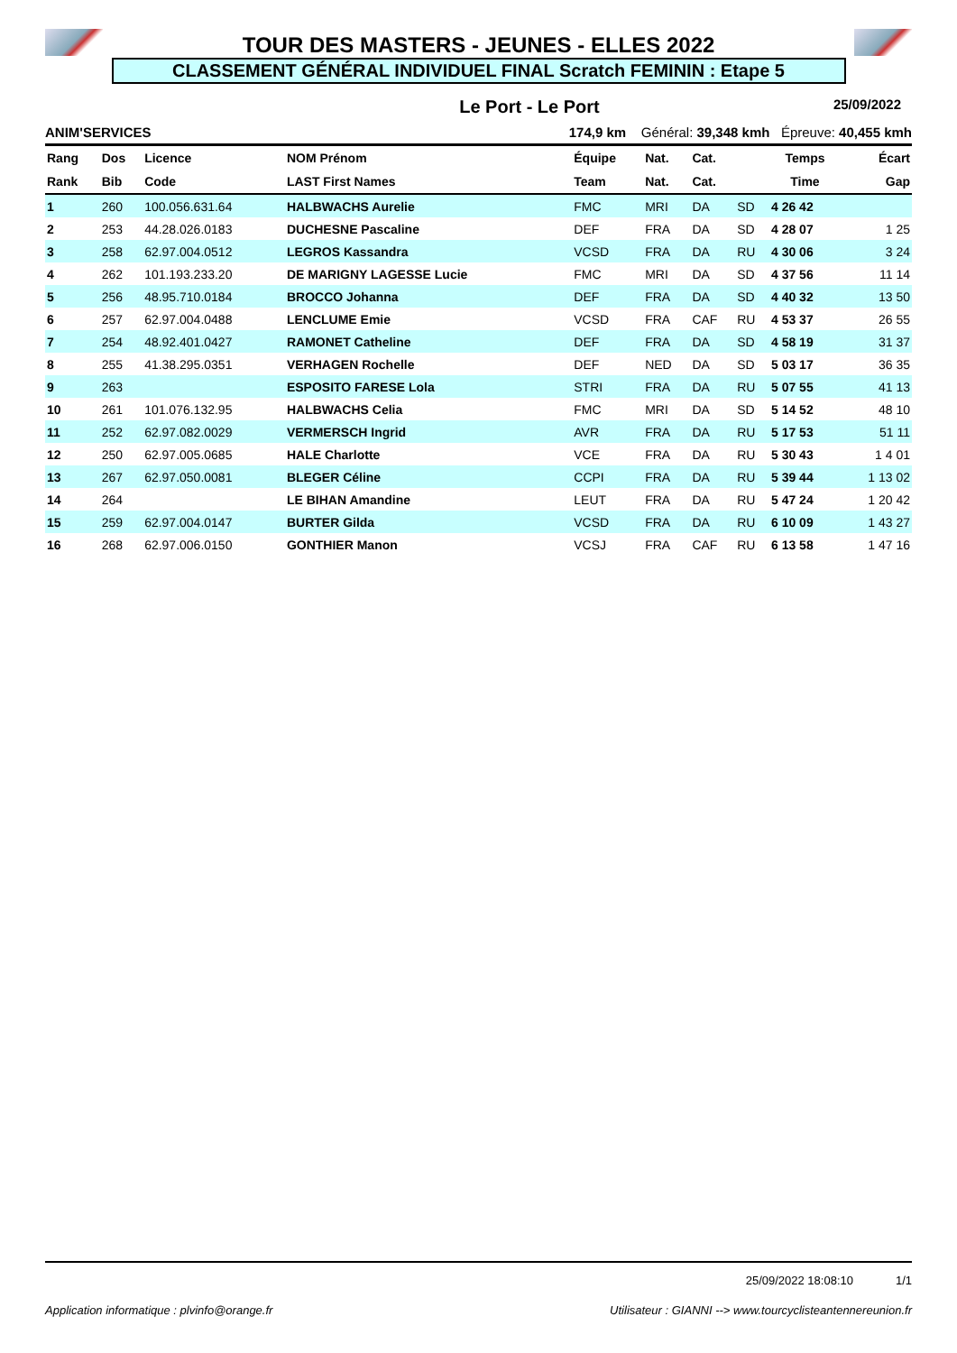TOUR DES MASTERS - JEUNES - ELLES 2022
CLASSEMENT GÉNÉRAL INDIVIDUEL FINAL Scratch FEMININ : Etape 5
Le Port - Le Port 25/09/2022
ANIM'SERVICES 174,9 km Général: 39,348 kmh Épreuve: 40,455 kmh
| Rang | Dos | Licence | NOM Prénom | Équipe | Nat. | Cat. | | Temps | Écart |
| --- | --- | --- | --- | --- | --- | --- | --- | --- | --- |
| Rank | Bib | Code | LAST First Names | Team | Nat. | Cat. | | Time | Gap |
| 1 | 260 | 100.056.631.64 | HALBWACHS Aurelie | FMC | MRI | DA | SD | 4 26 42 | |
| 2 | 253 | 44.28.026.0183 | DUCHESNE Pascaline | DEF | FRA | DA | SD | 4 28 07 | 1 25 |
| 3 | 258 | 62.97.004.0512 | LEGROS Kassandra | VCSD | FRA | DA | RU | 4 30 06 | 3 24 |
| 4 | 262 | 101.193.233.20 | DE MARIGNY LAGESSE Lucie | FMC | MRI | DA | SD | 4 37 56 | 11 14 |
| 5 | 256 | 48.95.710.0184 | BROCCO Johanna | DEF | FRA | DA | SD | 4 40 32 | 13 50 |
| 6 | 257 | 62.97.004.0488 | LENCLUME Emie | VCSD | FRA | CAF | RU | 4 53 37 | 26 55 |
| 7 | 254 | 48.92.401.0427 | RAMONET Catheline | DEF | FRA | DA | SD | 4 58 19 | 31 37 |
| 8 | 255 | 41.38.295.0351 | VERHAGEN Rochelle | DEF | NED | DA | SD | 5 03 17 | 36 35 |
| 9 | 263 | | ESPOSITO FARESE Lola | STRI | FRA | DA | RU | 5 07 55 | 41 13 |
| 10 | 261 | 101.076.132.95 | HALBWACHS Celia | FMC | MRI | DA | SD | 5 14 52 | 48 10 |
| 11 | 252 | 62.97.082.0029 | VERMERSCH Ingrid | AVR | FRA | DA | RU | 5 17 53 | 51 11 |
| 12 | 250 | 62.97.005.0685 | HALE Charlotte | VCE | FRA | DA | RU | 5 30 43 | 1 4 01 |
| 13 | 267 | 62.97.050.0081 | BLEGER Céline | CCPI | FRA | DA | RU | 5 39 44 | 1 13 02 |
| 14 | 264 | | LE BIHAN Amandine | LEUT | FRA | DA | RU | 5 47 24 | 1 20 42 |
| 15 | 259 | 62.97.004.0147 | BURTER Gilda | VCSD | FRA | DA | RU | 6 10 09 | 1 43 27 |
| 16 | 268 | 62.97.006.0150 | GONTHIER Manon | VCSJ | FRA | CAF | RU | 6 13 58 | 1 47 16 |
25/09/2022 18:08:10 1/1
Application informatique : plvinfo@orange.fr Utilisateur : GIANNI --> www.tourcyclisteantennereunion.fr